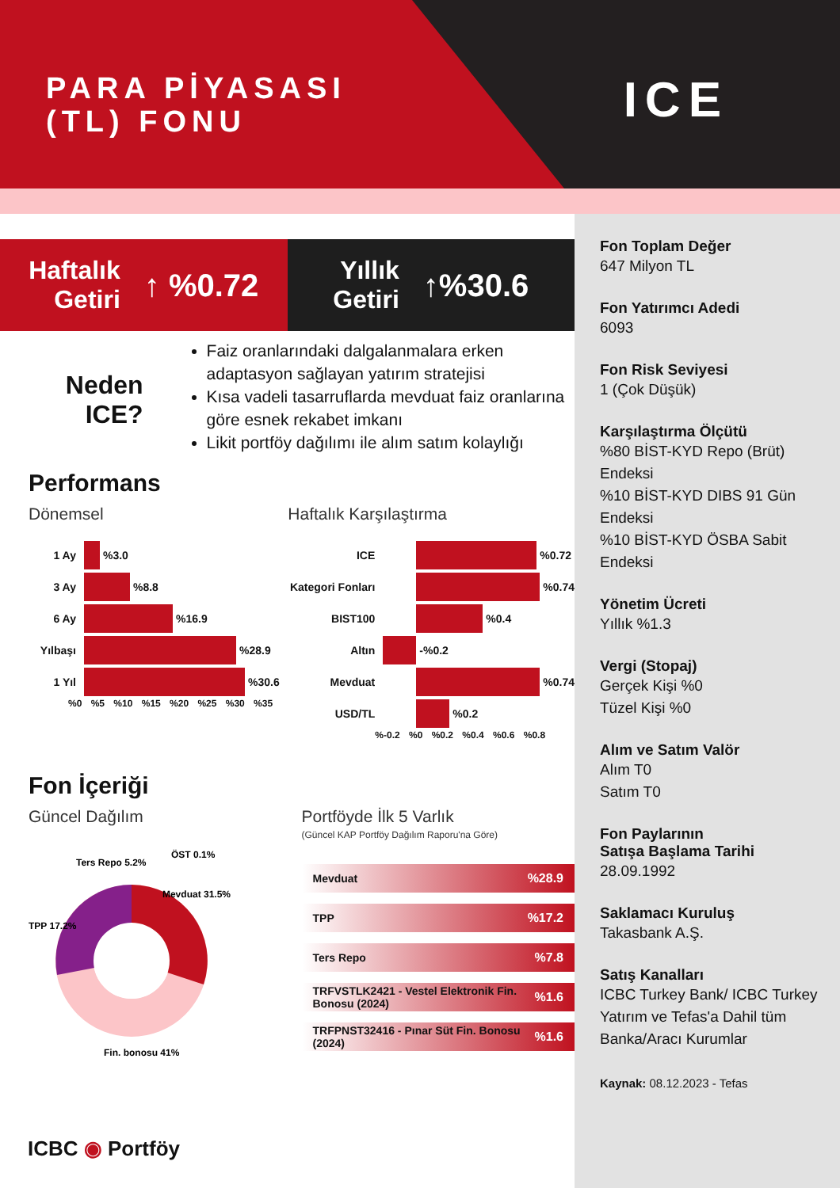PARA PİYASASI
(TL) FONU
ICE
Haftalık
Getiri ↑ %0.72
Yıllık
Getiri ↑%30.6
Neden ICE?
Faiz oranlarındaki dalgalanmalara erken adaptasyon sağlayan yatırım stratejisi
Kısa vadeli tasarruflarda mevduat faiz oranlarına göre esnek rekabet imkanı
Likit portföy dağılımı ile alım satım kolaylığı
Performans
Dönemsel
1 Ay %3.0
3 Ay %8.8
6 Ay %16.9
Yılbaşı %28.9
1 Yıl %30.6
%0 %5 %10 %15 %20 %25 %30 %35
Haftalık Karşılaştırma
ICE %0.72
Kategori Fonları %0.74
BIST100 %0.4
Altın -%0.2
Mevduat %0.74
USD/TL %0.2
%-0.2 %0 %0.2 %0.4 %0.6 %0.8
Fon İçeriği
Güncel Dağılım
Mevduat 31.5%
TPP 17.2%
Ters Repo 5.2%
ÖST 0.1%
Fin. bonosu 41%
Portföyde İlk 5 Varlık
(Güncel KAP Portföy Dağılım Raporu'na Göre)
Mevduat%28.9
TPP%17.2
Ters Repo%7.8
TRFVSTLK2421 - Vestel Elektronik Fin. Bonosu (2024)%1.6
TRFPNST32416 - Pınar Süt Fin. Bonosu (2024)%1.6
Fon Toplam Değer
647 Milyon TL
Fon Yatırımcı Adedi
6093
Fon Risk Seviyesi
1 (Çok Düşük)
Karşılaştırma Ölçütü
%80 BİST-KYD Repo (Brüt) Endeksi
%10 BİST-KYD DIBS 91 Gün Endeksi
%10 BİST-KYD ÖSBA Sabit Endeksi
Yönetim Ücreti
Yıllık %1.3
Vergi (Stopaj)
Gerçek Kişi %0
Tüzel Kişi %0
Alım ve Satım Valör
Alım T0
Satım T0
Fon Paylarının
Satışa Başlama Tarihi
28.09.1992
Saklamacı Kuruluş
Takasbank A.Ş.
Satış Kanalları
ICBC Turkey Bank/ ICBC Turkey Yatırım ve Tefas'a Dahil tüm Banka/Aracı Kurumlar
Kaynak: 08.12.2023 - Tefas
ICBC ◉ Portföy